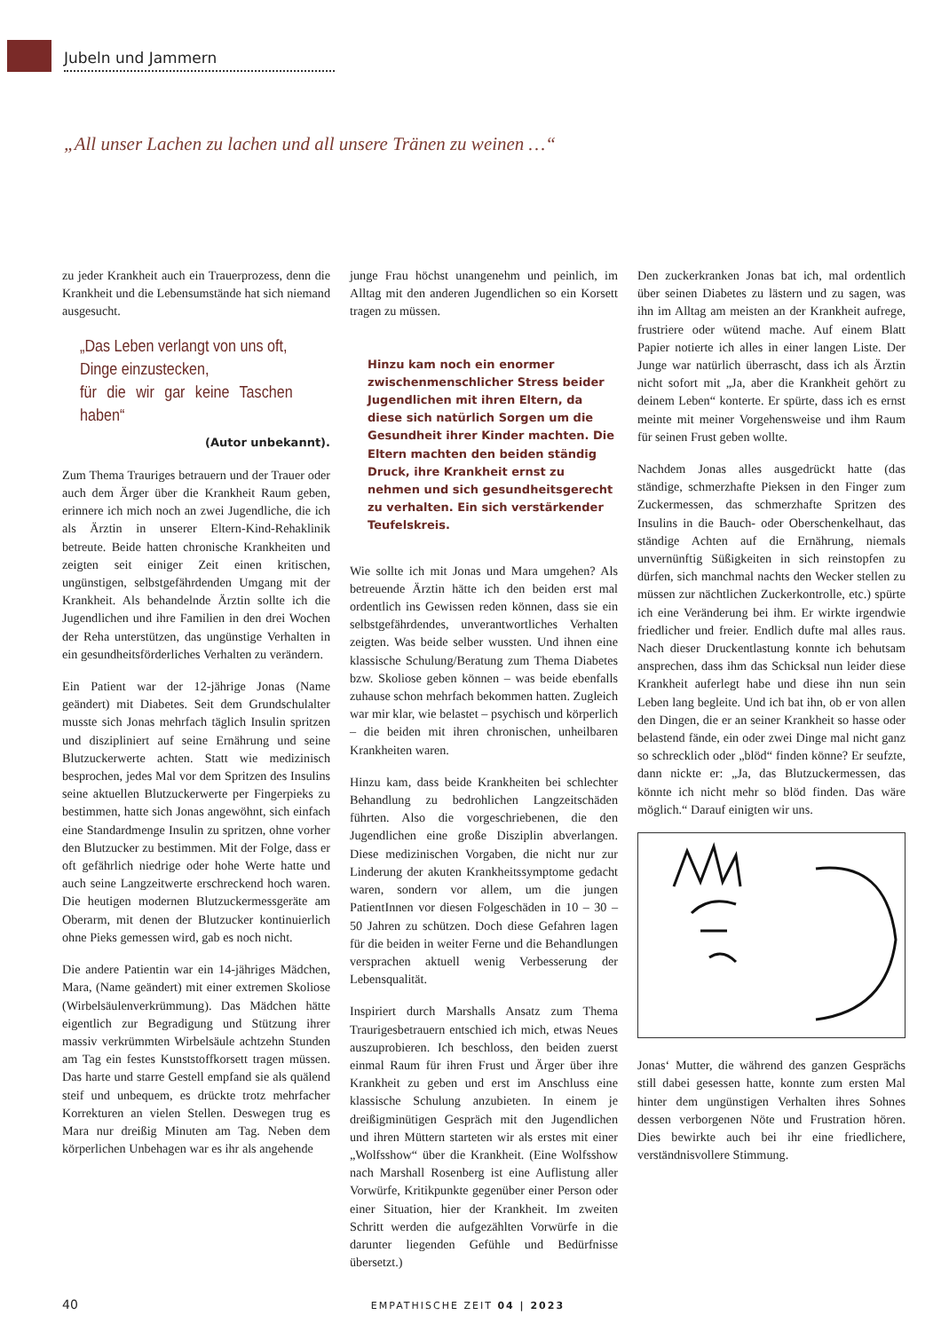Jubeln und Jammern
„All unser Lachen zu lachen und all unsere Tränen zu weinen …“
zu jeder Krankheit auch ein Trauerprozess, denn die Krankheit und die Lebensumstände hat sich niemand ausgesucht.
„Das Leben verlangt von uns oft,
Dinge einzustecken,
für die wir gar keine Taschen haben“
(Autor unbekannt).
Zum Thema Trauriges betrauern und der Trauer oder auch dem Ärger über die Krankheit Raum geben, erinnere ich mich noch an zwei Jugendliche, die ich als Ärztin in unserer Eltern-Kind-Rehaklinik betreute. Beide hatten chronische Krankheiten und zeigten seit einiger Zeit einen kritischen, ungünstigen, selbstgefährdenden Umgang mit der Krankheit. Als behandelnde Ärztin sollte ich die Jugendlichen und ihre Familien in den drei Wochen der Reha unterstützen, das ungünstige Verhalten in ein gesundheitsförderliches Verhalten zu verändern.
Ein Patient war der 12-jährige Jonas (Name geändert) mit Diabetes. Seit dem Grundschulalter musste sich Jonas mehrfach täglich Insulin spritzen und diszipliniert auf seine Ernährung und seine Blutzuckerwerte achten. Statt wie medizinisch besprochen, jedes Mal vor dem Spritzen des Insulins seine aktuellen Blutzuckerwerte per Fingerpieks zu bestimmen, hatte sich Jonas angewöhnt, sich einfach eine Standardmenge Insulin zu spritzen, ohne vorher den Blutzucker zu bestimmen. Mit der Folge, dass er oft gefährlich niedrige oder hohe Werte hatte und auch seine Langzeitwerte erschreckend hoch waren. Die heutigen modernen Blutzuckermessgeräte am Oberarm, mit denen der Blutzucker kontinuierlich ohne Pieks gemessen wird, gab es noch nicht.
Die andere Patientin war ein 14-jähriges Mädchen, Mara, (Name geändert) mit einer extremen Skoliose (Wirbelsäulenverkrümmung). Das Mädchen hätte eigentlich zur Begradigung und Stützung ihrer massiv verkrümmten Wirbelsäule achtzehn Stunden am Tag ein festes Kunststoffkorsett tragen müssen. Das harte und starre Gestell empfand sie als quälend steif und unbequem, es drückte trotz mehrfacher Korrekturen an vielen Stellen. Deswegen trug es Mara nur dreißig Minuten am Tag. Neben dem körperlichen Unbehagen war es ihr als angehende
junge Frau höchst unangenehm und peinlich, im Alltag mit den anderen Jugendlichen so ein Korsett tragen zu müssen.
Hinzu kam noch ein enormer zwischenmenschlicher Stress beider Jugendlichen mit ihren Eltern, da diese sich natürlich Sorgen um die Gesundheit ihrer Kinder machten. Die Eltern machten den beiden ständig Druck, ihre Krankheit ernst zu nehmen und sich gesundheitsgerecht zu verhalten. Ein sich verstärkender Teufelskreis.
Wie sollte ich mit Jonas und Mara umgehen? Als betreuende Ärztin hätte ich den beiden erst mal ordentlich ins Gewissen reden können, dass sie ein selbstgefährdendes, unverantwortliches Verhalten zeigten. Was beide selber wussten. Und ihnen eine klassische Schulung/Beratung zum Thema Diabetes bzw. Skoliose geben können – was beide ebenfalls zuhause schon mehrfach bekommen hatten. Zugleich war mir klar, wie belastet – psychisch und körperlich – die beiden mit ihren chronischen, unheilbaren Krankheiten waren.
Hinzu kam, dass beide Krankheiten bei schlechter Behandlung zu bedrohlichen Langzeitschäden führten. Also die vorgeschriebenen, die den Jugendlichen eine große Disziplin abverlangen. Diese medizinischen Vorgaben, die nicht nur zur Linderung der akuten Krankheitssymptome gedacht waren, sondern vor allem, um die jungen PatientInnen vor diesen Folgeschäden in 10 – 30 – 50 Jahren zu schützen. Doch diese Gefahren lagen für die beiden in weiter Ferne und die Behandlungen versprachen aktuell wenig Verbesserung der Lebensqualität.
Inspiriert durch Marshalls Ansatz zum Thema Traurigesbetrauern entschied ich mich, etwas Neues auszuprobieren. Ich beschloss, den beiden zuerst einmal Raum für ihren Frust und Ärger über ihre Krankheit zu geben und erst im Anschluss eine klassische Schulung anzubieten. In einem je dreißigminütigen Gespräch mit den Jugendlichen und ihren Müttern starteten wir als erstes mit einer „Wolfsshow“ über die Krankheit. (Eine Wolfsshow nach Marshall Rosenberg ist eine Auflistung aller Vorwürfe, Kritikpunkte gegenüber einer Person oder einer Situation, hier der Krankheit. Im zweiten Schritt werden die aufgezählten Vorwürfe in die darunter liegenden Gefühle und Bedürfnisse übersetzt.)
Den zuckerkranken Jonas bat ich, mal ordentlich über seinen Diabetes zu lästern und zu sagen, was ihn im Alltag am meisten an der Krankheit aufrege, frustriere oder wütend mache. Auf einem Blatt Papier notierte ich alles in einer langen Liste. Der Junge war natürlich überrascht, dass ich als Ärztin nicht sofort mit „Ja, aber die Krankheit gehört zu deinem Leben“ konterte. Er spürte, dass ich es ernst meinte mit meiner Vorgehensweise und ihm Raum für seinen Frust geben wollte.
Nachdem Jonas alles ausgedrückt hatte (das ständige, schmerzhafte Pieksen in den Finger zum Zuckermessen, das schmerzhafte Spritzen des Insulins in die Bauch- oder Oberschenkelhaut, das ständige Achten auf die Ernährung, niemals unvernünftig Süßigkeiten in sich reinstopfen zu dürfen, sich manchmal nachts den Wecker stellen zu müssen zur nächtlichen Zuckerkontrolle, etc.) spürte ich eine Veränderung bei ihm. Er wirkte irgendwie friedlicher und freier. Endlich dufte mal alles raus. Nach dieser Druckentlastung konnte ich behutsam ansprechen, dass ihm das Schicksal nun leider diese Krankheit auferlegt habe und diese ihn nun sein Leben lang begleite. Und ich bat ihn, ob er von allen den Dingen, die er an seiner Krankheit so hasse oder belastend fände, ein oder zwei Dinge mal nicht ganz so schrecklich oder „blöd“ finden könne? Er seufzte, dann nickte er: „Ja, das Blutzuckermessen, das könnte ich nicht mehr so blöd finden. Das wäre möglich.“ Darauf einigten wir uns.
Jonas‘ Mutter, die während des ganzen Gesprächs still dabei gesessen hatte, konnte zum ersten Mal hinter dem ungünstigen Verhalten ihres Sohnes dessen verborgenen Nöte und Frustration hören. Dies bewirkte auch bei ihr eine friedlichere, verständnisvollere Stimmung.
40 EMPATHISCHE ZEIT 04 | 2023